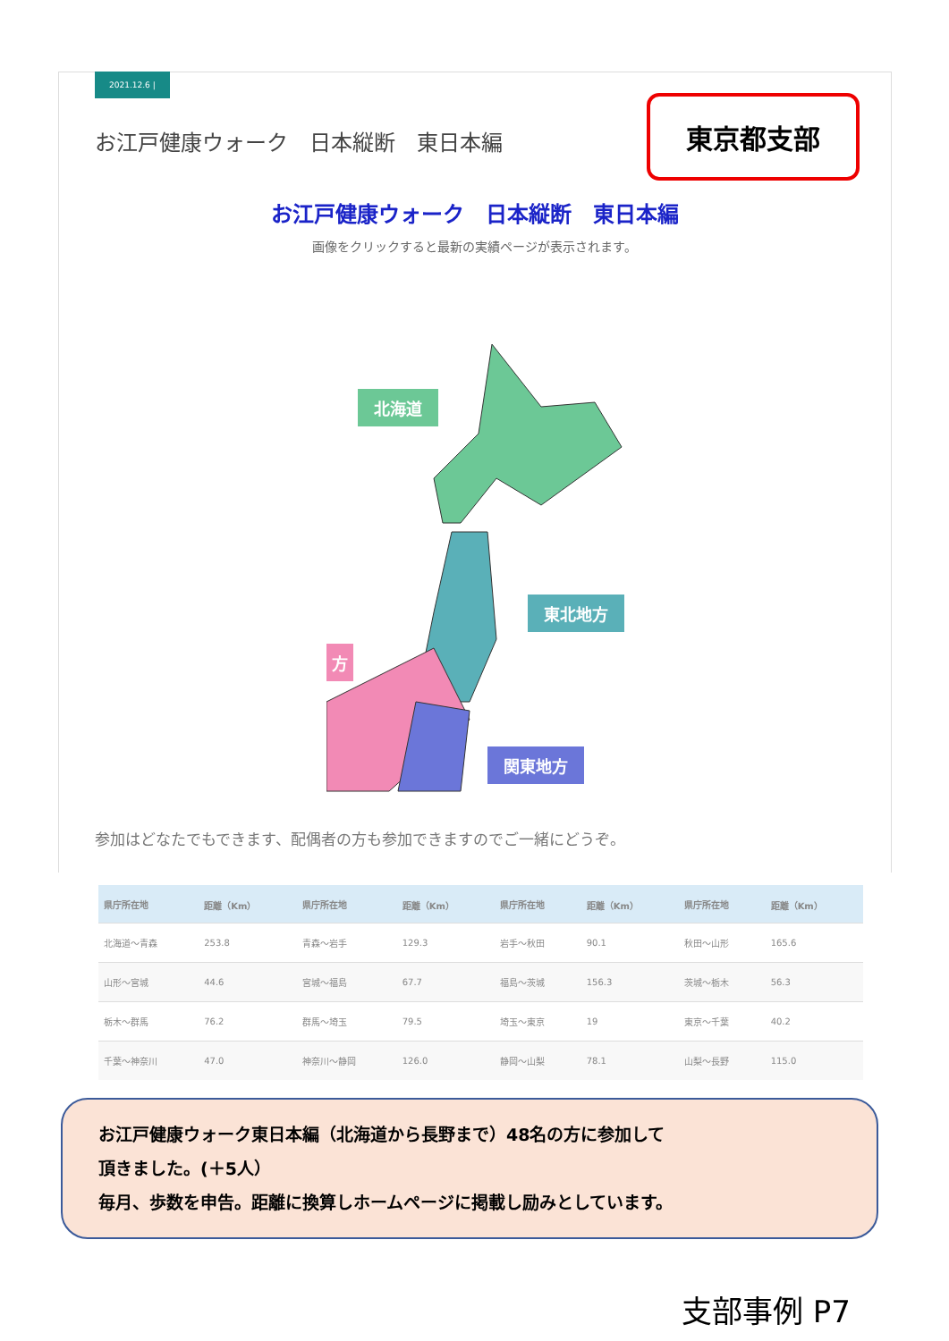2021.12.6 |
東京都支部
お江戸健康ウォーク　日本縦断　東日本編
お江戸健康ウォーク　日本縦断　東日本編
画像をクリックすると最新の実績ページが表示されます。
北海道
東北地方
関東地方
方
参加はどなたでもできます、配偶者の方も参加できますのでご一緒にどうぞ。
| 県庁所在地 | 距離（Km） | 県庁所在地 | 距離（Km） | 県庁所在地 | 距離（Km） | 県庁所在地 | 距離（Km） |
| --- | --- | --- | --- | --- | --- | --- | --- |
| 北海道～青森 | 253.8 | 青森～岩手 | 129.3 | 岩手～秋田 | 90.1 | 秋田～山形 | 165.6 |
| 山形～宮城 | 44.6 | 宮城～福島 | 67.7 | 福島～茨城 | 156.3 | 茨城～栃木 | 56.3 |
| 栃木～群馬 | 76.2 | 群馬～埼玉 | 79.5 | 埼玉～東京 | 19 | 東京～千葉 | 40.2 |
| 千葉～神奈川 | 47.0 | 神奈川～静岡 | 126.0 | 静岡～山梨 | 78.1 | 山梨～長野 | 115.0 |
お江戸健康ウォーク東日本編（北海道から長野まで）48名の方に参加して
頂きました。(＋5人）
毎月、歩数を申告。距離に換算しホームページに掲載し励みとしています。
支部事例 P7